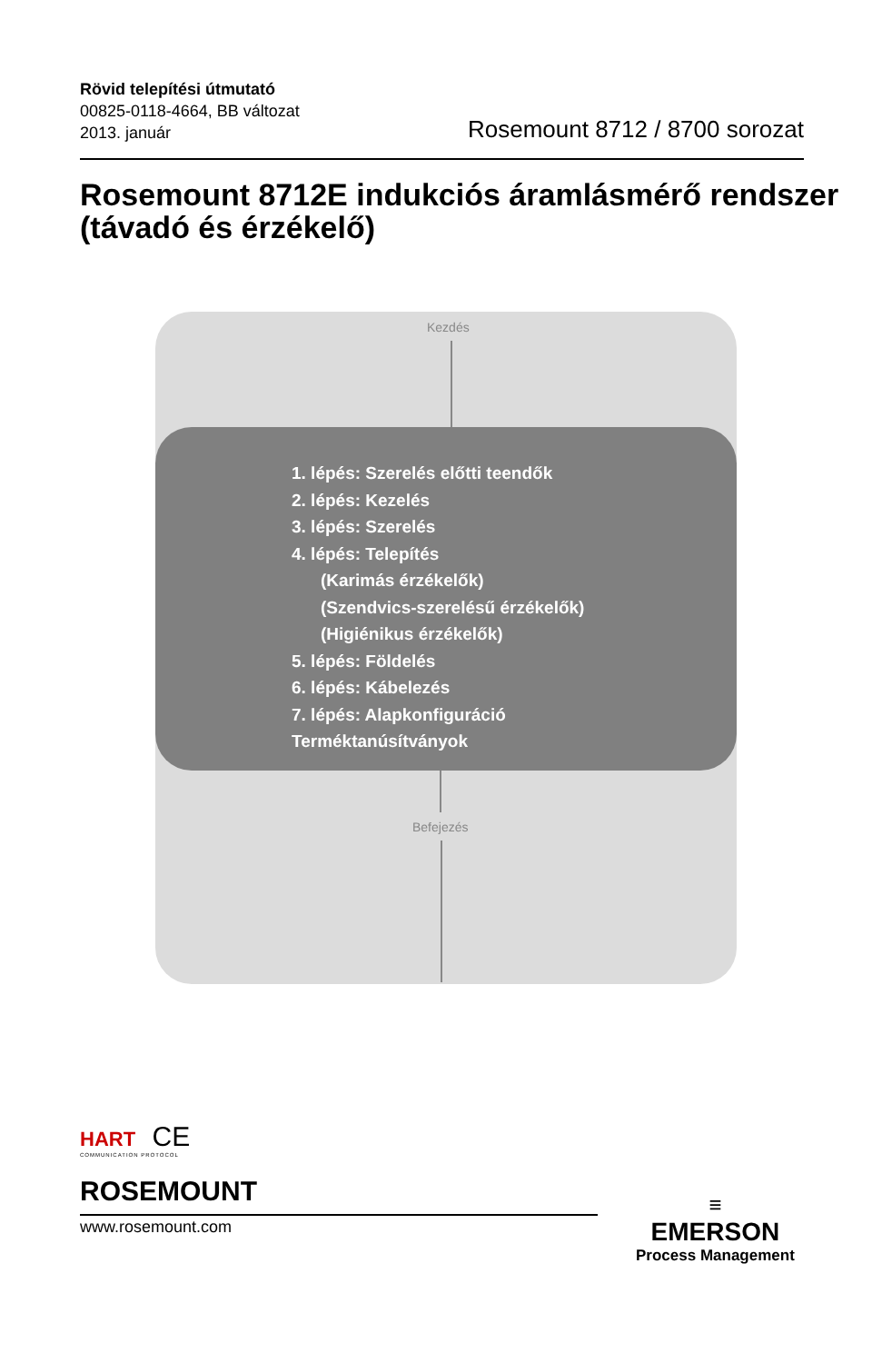Rövid telepítési útmutató
00825-0118-4664, BB változat
2013. január
Rosemount 8712 / 8700 sorozat
Rosemount 8712E indukciós áramlásmérő rendszer (távadó és érzékelő)
Kezdés
1. lépés: Szerelés előtti teendők
2. lépés: Kezelés
3. lépés: Szerelés
4. lépés: Telepítés
(Karimás érzékelők)
(Szendvics-szerelésű érzékelők)
(Higiénikus érzékelők)
5. lépés: Földelés
6. lépés: Kábelezés
7. lépés: Alapkonfiguráció
Terméktanúsítványok
Befejezés
HART CE
COMMUNICATION PROTOCOL
ROSEMOUNT
www.rosemount.com
≡
EMERSON
Process Management